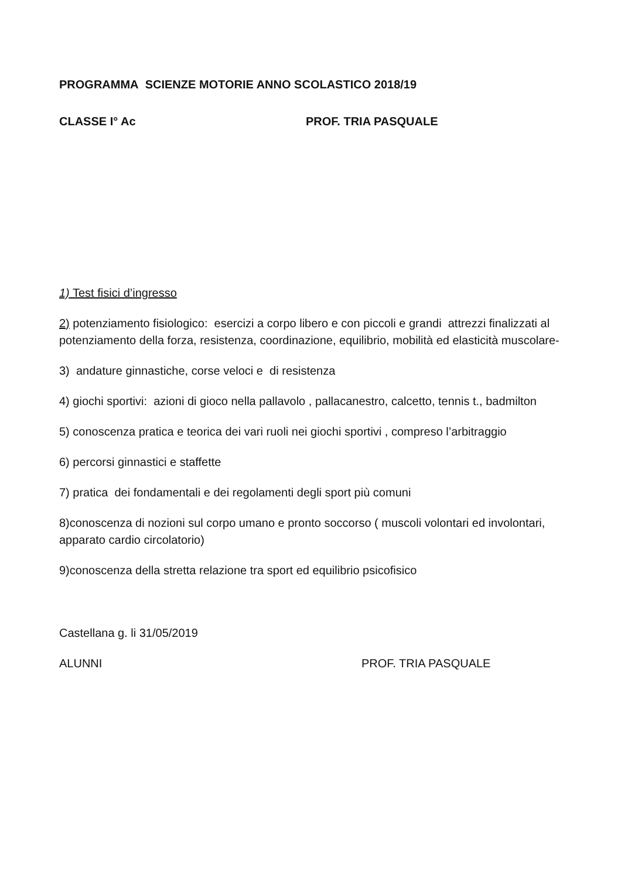PROGRAMMA SCIENZE MOTORIE ANNO SCOLASTICO 2018/19
CLASSE I° Ac PROF. TRIA PASQUALE
1) Test fisici d’ingresso
2) potenziamento fisiologico: esercizi a corpo libero e con piccoli e grandi attrezzi finalizzati al potenziamento della forza, resistenza, coordinazione, equilibrio, mobilità ed elasticità muscolare-
3) andature ginnastiche, corse veloci e di resistenza
4) giochi sportivi: azioni di gioco nella pallavolo , pallacanestro, calcetto, tennis t., badmilton
5) conoscenza pratica e teorica dei vari ruoli nei giochi sportivi , compreso l’arbitraggio
6) percorsi ginnastici e staffette
7) pratica dei fondamentali e dei regolamenti degli sport più comuni
8)conoscenza di nozioni sul corpo umano e pronto soccorso ( muscoli volontari ed involontari, apparato cardio circolatorio)
9)conoscenza della stretta relazione tra sport ed equilibrio psicofisico
Castellana g. li 31/05/2019
ALUNNI PROF. TRIA PASQUALE